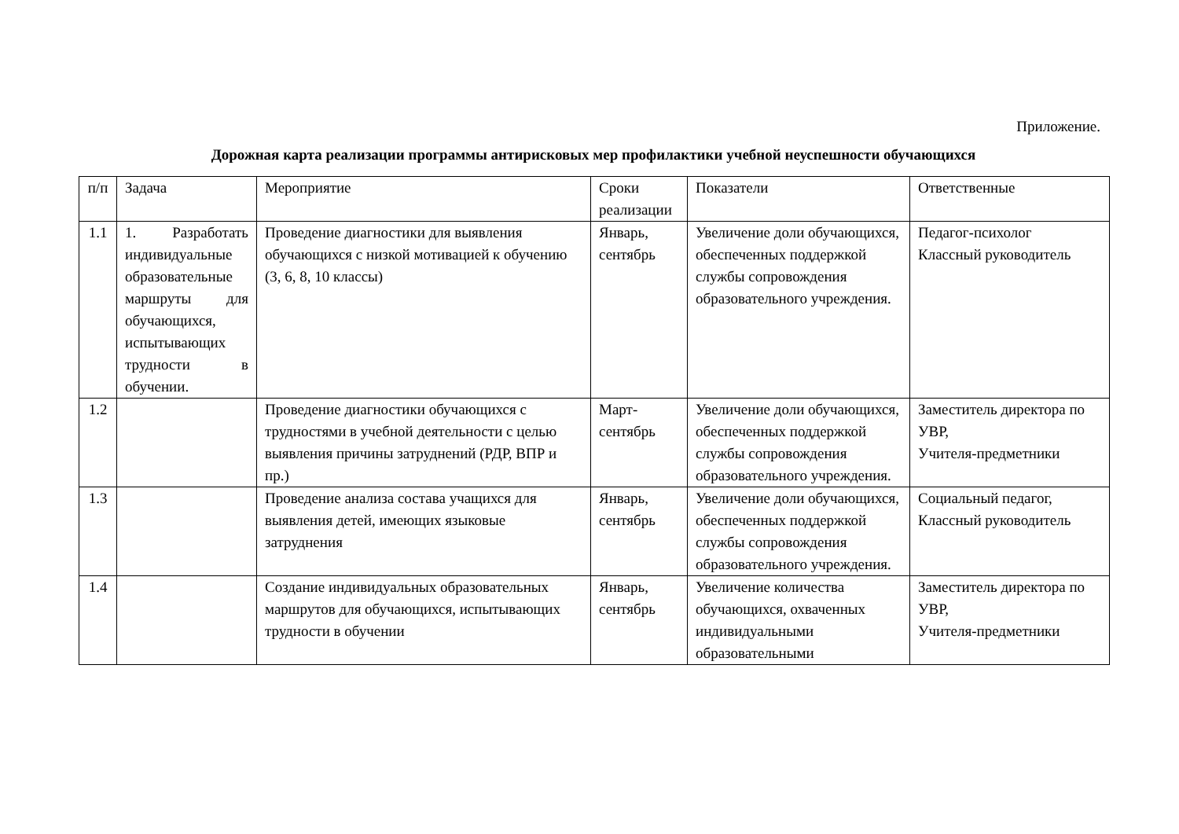Приложение.
Дорожная карта реализации программы антирисковых мер профилактики учебной неуспешности обучающихся
| п/п | Задача | Мероприятие | Сроки реализации | Показатели | Ответственные |
| 1.1 | 1. Разработать индивидуальные образовательные маршруты для обучающихся, испытывающих трудности в обучении. | Проведение диагностики для выявления обучающихся с низкой мотивацией к обучению (3, 6, 8, 10 классы) | Январь, сентябрь | Увеличение доли обучающихся, обеспеченных поддержкой службы сопровождения образовательного учреждения. | Педагог-психолог Классный руководитель |
| 1.2 | | Проведение диагностики обучающихся с трудностями в учебной деятельности с целью выявления причины затруднений (РДР, ВПР и пр.) | Март-сентябрь | Увеличение доли обучающихся, обеспеченных поддержкой службы сопровождения образовательного учреждения. | Заместитель директора по УВР, Учителя-предметники |
| 1.3 | | Проведение анализа состава учащихся для выявления детей, имеющих языковые затруднения | Январь, сентябрь | Увеличение доли обучающихся, обеспеченных поддержкой службы сопровождения образовательного учреждения. | Социальный педагог, Классный руководитель |
| 1.4 | | Создание индивидуальных образовательных маршрутов для обучающихся, испытывающих трудности в обучении | Январь, сентябрь | Увеличение количества обучающихся, охваченных индивидуальными образовательными | Заместитель директора по УВР, Учителя-предметники |